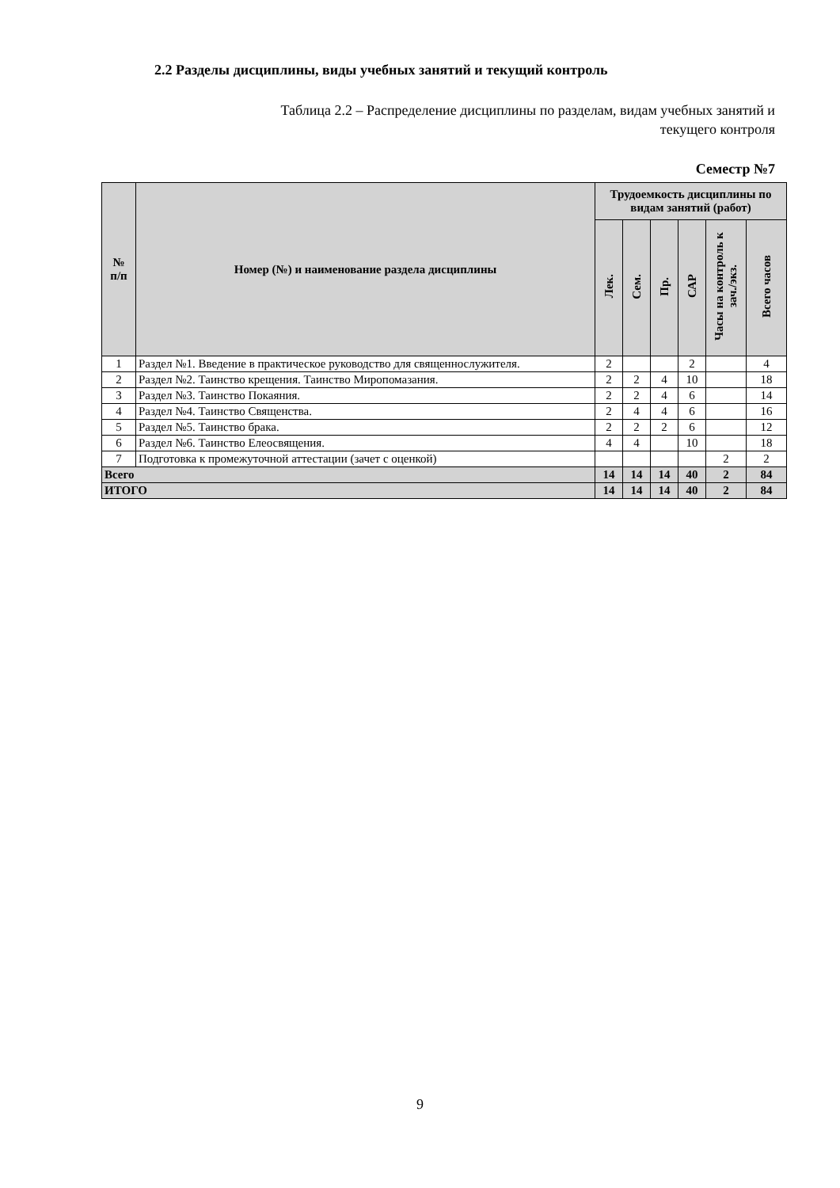2.2 Разделы дисциплины, виды учебных занятий и текущий контроль
Таблица 2.2 – Распределение дисциплины по разделам, видам учебных занятий и
текущего контроля
Семестр №7
| № п/п | Номер (№) и наименование раздела дисциплины | Трудоемкость дисциплины по видам занятий (работ) | | | | | |
| --- | --- | --- | --- | --- | --- | --- | --- |
| | | Лек. | Сем. | Пр. | САР | Часы на контроль к зач./экз. | Всего часов |
| 1 | Раздел №1. Введение в практическое руководство для священнослужителя. | 2 | | | 2 | | 4 |
| 2 | Раздел №2. Таинство крещения. Таинство Миропомазания. | 2 | 2 | 4 | 10 | | 18 |
| 3 | Раздел №3. Таинство Покаяния. | 2 | 2 | 4 | 6 | | 14 |
| 4 | Раздел №4. Таинство Священства. | 2 | 4 | 4 | 6 | | 16 |
| 5 | Раздел №5. Таинство брака. | 2 | 2 | 2 | 6 | | 12 |
| 6 | Раздел №6. Таинство Елеосвящения. | 4 | 4 | | 10 | | 18 |
| 7 | Подготовка к промежуточной аттестации (зачет с оценкой) | | | | | 2 | 2 |
| Всего | | 14 | 14 | 14 | 40 | 2 | 84 |
| ИТОГО | | 14 | 14 | 14 | 40 | 2 | 84 |
9